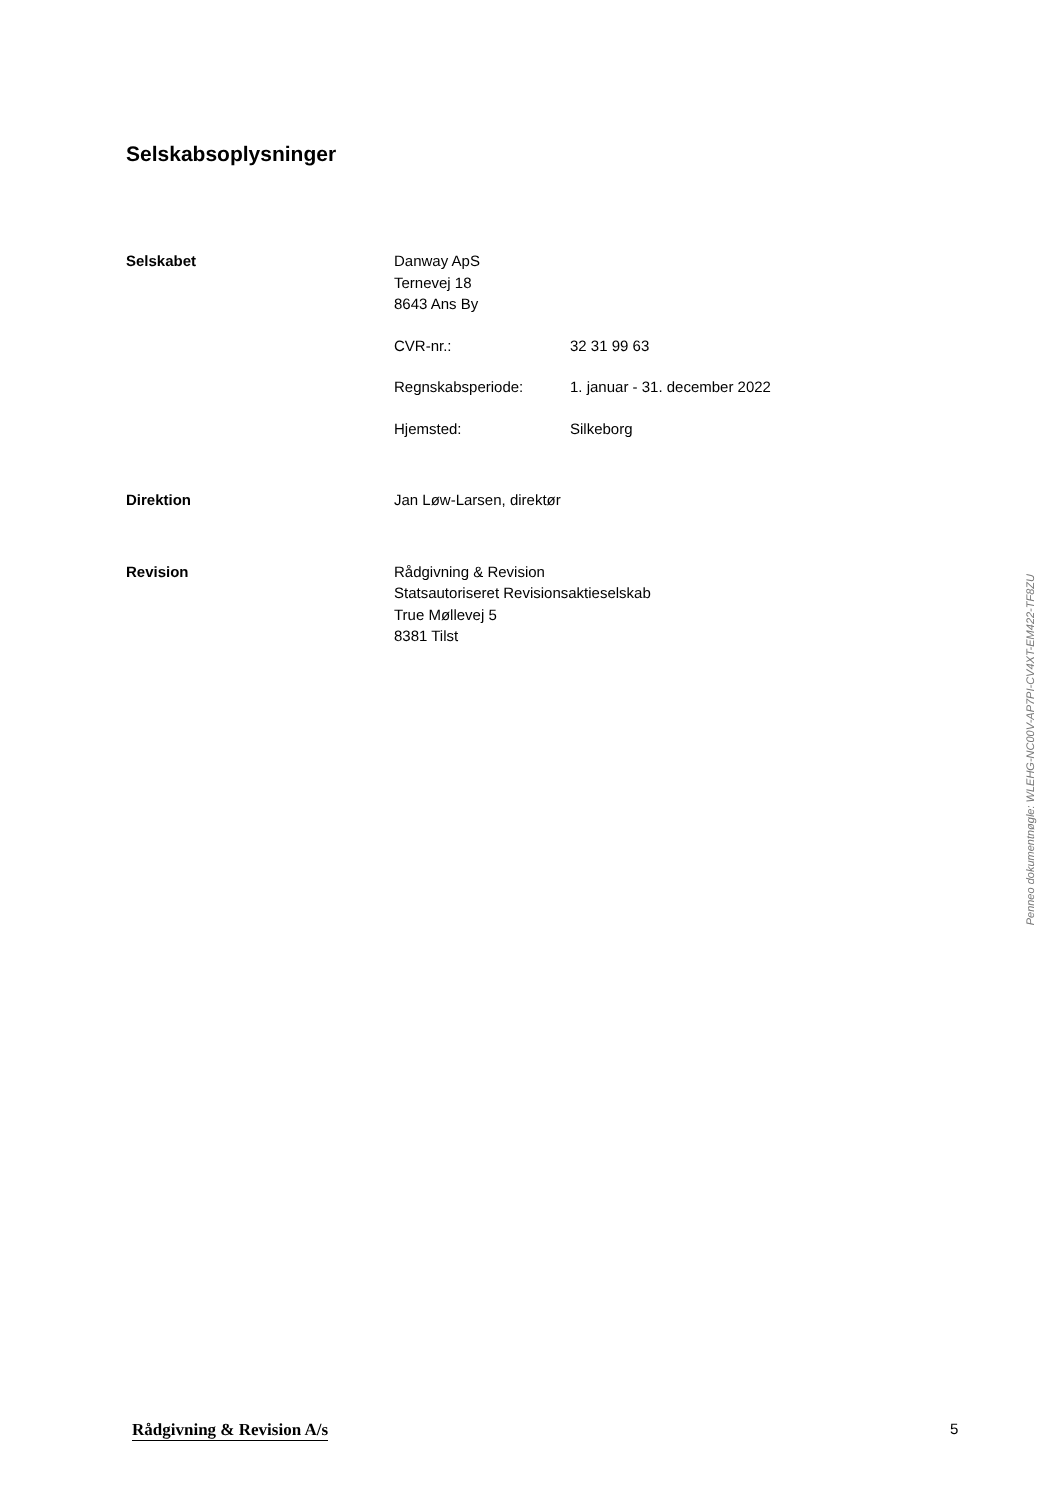Selskabsoplysninger
Selskabet Danway ApS
Ternevej 18
8643 Ans By
CVR-nr.: 32 31 99 63
Regnskabsperiode: 1. januar - 31. december 2022
Hjemsted: Silkeborg
Direktion Jan Løw-Larsen, direktør
Revision Rådgivning & Revision
Statsautoriseret Revisionsaktieselskab
True Møllevej 5
8381 Tilst
Penneo dokumentnøgle: WLEHG-NC00V-AP7PI-CV4XT-EM422-TF8ZU
Rådgivning & Revision A/s 5